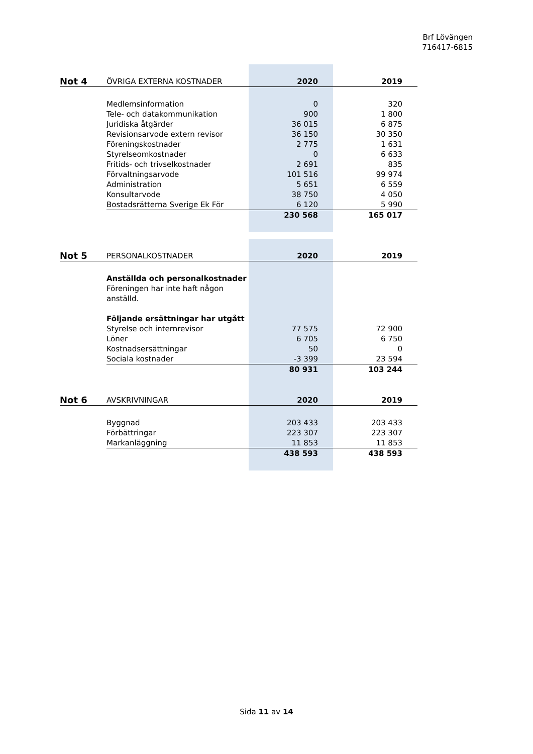Brf Lövängen
716417-6815
| Not 4 | ÖVRIGA EXTERNA KOSTNADER | 2020 | 2019 |
| --- | --- | --- | --- |
| | Medlemsinformation | 0 | 320 |
| | Tele- och datakommunikation | 900 | 1 800 |
| | Juridiska åtgärder | 36 015 | 6 875 |
| | Revisionsarvode extern revisor | 36 150 | 30 350 |
| | Föreningskostnader | 2 775 | 1 631 |
| | Styrelseomkostnader | 0 | 6 633 |
| | Fritids- och trivselkostnader | 2 691 | 835 |
| | Förvaltningsarvode | 101 516 | 99 974 |
| | Administration | 5 651 | 6 559 |
| | Konsultarvode | 38 750 | 4 050 |
| | Bostadsrätterna Sverige Ek För | 6 120 | 5 990 |
| | | 230 568 | 165 017 |
| Not 5 | PERSONALKOSTNADER | 2020 | 2019 |
| --- | --- | --- | --- |
| | Anställda och personalkostnader | | |
| | Föreningen har inte haft någon anställd. | | |
| | Följande ersättningar har utgått | | |
| | Styrelse och internrevisor | 77 575 | 72 900 |
| | Löner | 6 705 | 6 750 |
| | Kostnadsersättningar | 50 | 0 |
| | Sociala kostnader | -3 399 | 23 594 |
| | | 80 931 | 103 244 |
| Not 6 | AVSKRIVNINGAR | 2020 | 2019 |
| --- | --- | --- | --- |
| | Byggnad | 203 433 | 203 433 |
| | Förbättringar | 223 307 | 223 307 |
| | Markanläggning | 11 853 | 11 853 |
| | | 438 593 | 438 593 |
Sida 11 av 14